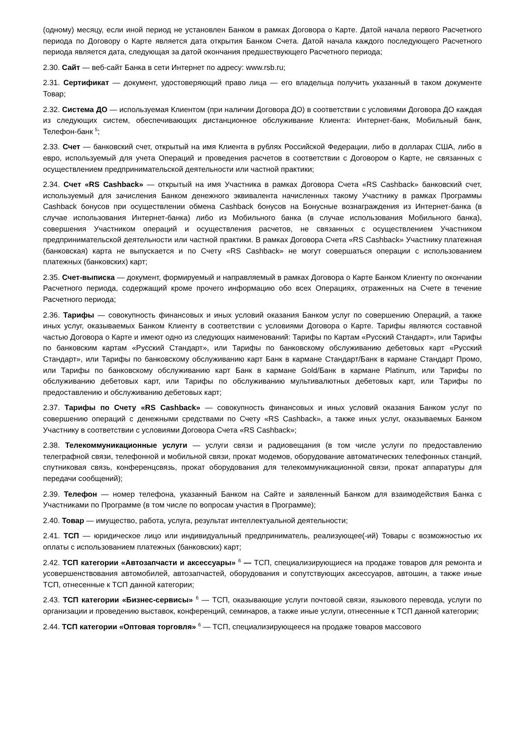(одному) месяцу, если иной период не установлен Банком в рамках Договора о Карте. Датой начала первого Расчетного периода по Договору о Карте является дата открытия Банком Счета. Датой начала каждого последующего Расчетного периода является дата, следующая за датой окончания предшествующего Расчетного периода;
2.30. Сайт — веб-сайт Банка в сети Интернет по адресу: www.rsb.ru;
2.31. Сертификат — документ, удостоверяющий право лица — его владельца получить указанный в таком документе Товар;
2.32. Система ДО — используемая Клиентом (при наличии Договора ДО) в соответствии с условиями Договора ДО каждая из следующих систем, обеспечивающих дистанционное обслуживание Клиента: Интернет-банк, Мобильный банк, Телефон-банк <sup>5</sup>;
2.33. Счет — банковский счет, открытый на имя Клиента в рублях Российской Федерации, либо в долларах США, либо в евро, используемый для учета Операций и проведения расчетов в соответствии с Договором о Карте, не связанных с осуществлением предпринимательской деятельности или частной практики;
2.34. Счет «RS Cashback» — открытый на имя Участника в рамках Договора Счета «RS Cashback» банковский счет, используемый для зачисления Банком денежного эквивалента начисленных такому Участнику в рамках Программы Cashback бонусов при осуществлении обмена Cashback бонусов на Бонусные вознаграждения из Интернет-банка (в случае использования Интернет-банка) либо из Мобильного банка (в случае использования Мобильного банка), совершения Участником операций и осуществления расчетов, не связанных с осуществлением Участником предпринимательской деятельности или частной практики. В рамках Договора Счета «RS Cashback» Участнику платежная (банковская) карта не выпускается и по Счету «RS Cashback» не могут совершаться операции с использованием платежных (банковских) карт;
2.35. Счет-выписка — документ, формируемый и направляемый в рамках Договора о Карте Банком Клиенту по окончании Расчетного периода, содержащий кроме прочего информацию обо всех Операциях, отраженных на Счете в течение Расчетного периода;
2.36. Тарифы — совокупность финансовых и иных условий оказания Банком услуг по совершению Операций, а также иных услуг, оказываемых Банком Клиенту в соответствии с условиями Договора о Карте. Тарифы являются составной частью Договора о Карте и имеют одно из следующих наименований: Тарифы по Картам «Русский Стандарт», или Тарифы по банковским картам «Русский Стандарт», или Тарифы по банковскому обслуживанию дебетовых карт «Русский Стандарт», или Тарифы по банковскому обслуживанию карт Банк в кармане Стандарт/Банк в кармане Стандарт Промо, или Тарифы по банковскому обслуживанию карт Банк в кармане Gold/Банк в кармане Platinum, или Тарифы по обслуживанию дебетовых карт, или Тарифы по обслуживанию мультивалютных дебетовых карт, или Тарифы по предоставлению и обслуживанию дебетовых карт;
2.37. Тарифы по Счету «RS Cashback» — совокупность финансовых и иных условий оказания Банком услуг по совершению операций с денежными средствами по Счету «RS Cashback», а также иных услуг, оказываемых Банком Участнику в соответствии с условиями Договора Счета «RS Cashback»;
2.38. Телекоммуникационные услуги — услуги связи и радиовещания (в том числе услуги по предоставлению телеграфной связи, телефонной и мобильной связи, прокат модемов, оборудование автоматических телефонных станций, спутниковая связь, конференцсвязь, прокат оборудования для телекоммуникационной связи, прокат аппаратуры для передачи сообщений);
2.39. Телефон — номер телефона, указанный Банком на Сайте и заявленный Банком для взаимодействия Банка с Участниками по Программе (в том числе по вопросам участия в Программе);
2.40. Товар — имущество, работа, услуга, результат интеллектуальной деятельности;
2.41. ТСП — юридическое лицо или индивидуальный предприниматель, реализующее(-ий) Товары с возможностью их оплаты с использованием платежных (банковских) карт;
2.42. ТСП категории «Автозапчасти и аксессуары» <sup>6</sup> — ТСП, специализирующиеся на продаже товаров для ремонта и усовершенствования автомобилей, автозапчастей, оборудования и сопутствующих аксессуаров, автошин, а также иные ТСП, отнесенные к ТСП данной категории;
2.43. ТСП категории «Бизнес-сервисы» <sup>6</sup> — ТСП, оказывающие услуги почтовой связи, языкового перевода, услуги по организации и проведению выставок, конференций, семинаров, а также иные услуги, отнесенные к ТСП данной категории;
2.44. ТСП категории «Оптовая торговля» <sup>6</sup> — ТСП, специализирующееся на продаже товаров массового